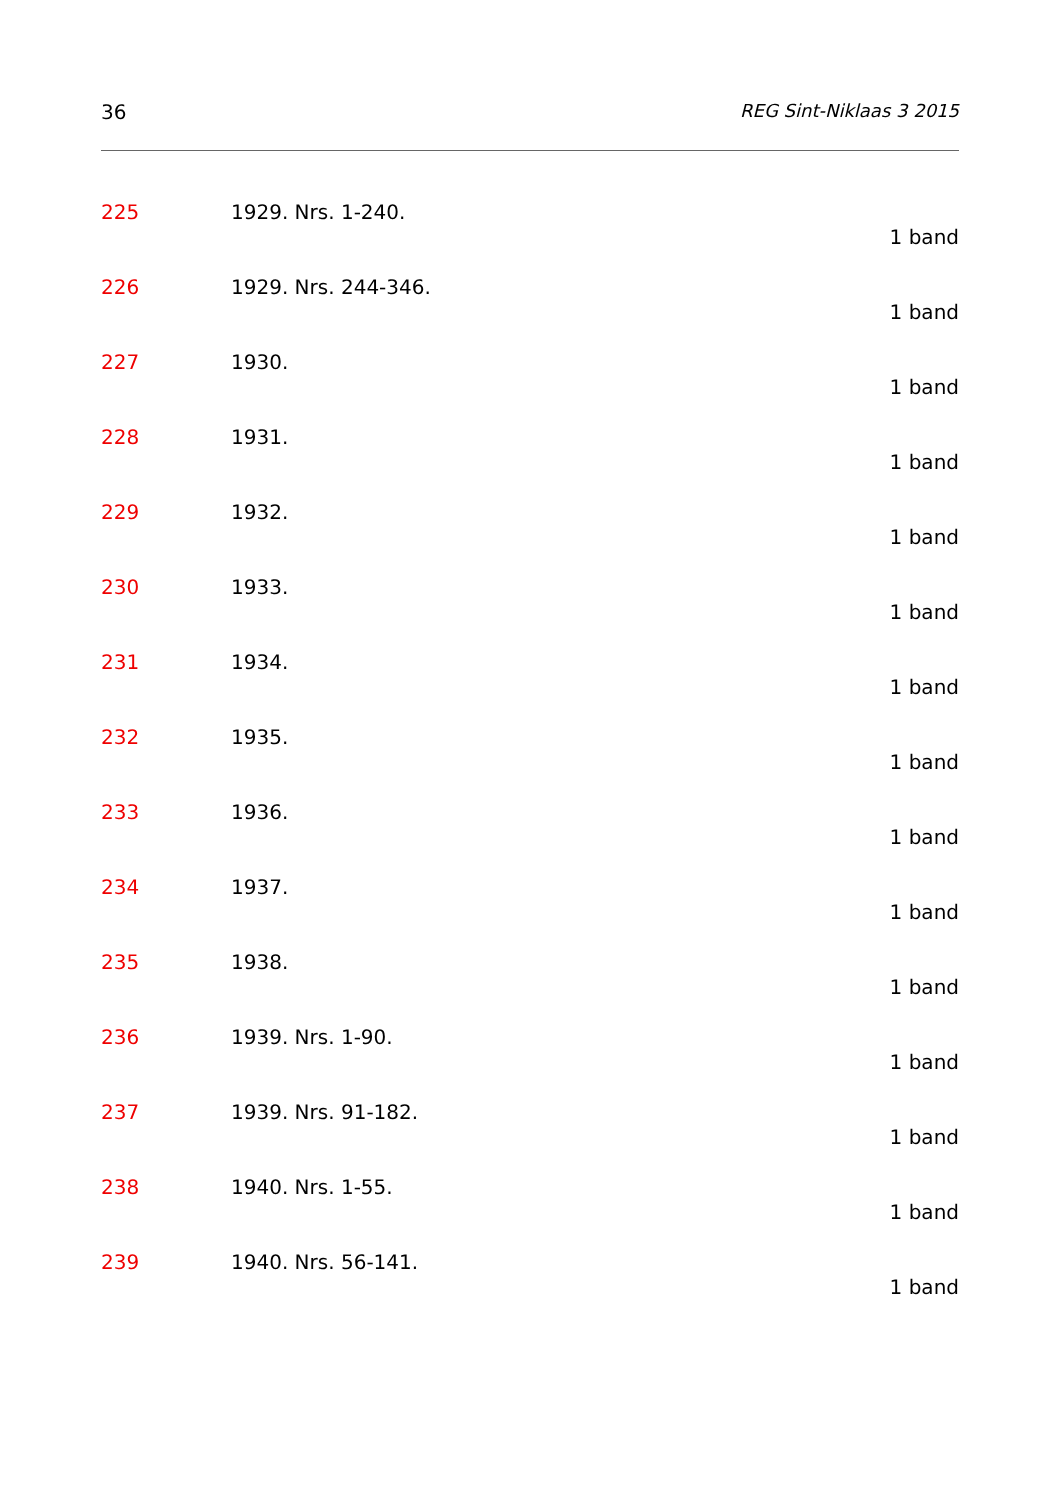36 REG Sint-Niklaas 3 2015
225 1929. Nrs. 1-240.
1 band
226 1929. Nrs. 244-346.
1 band
227 1930.
1 band
228 1931.
1 band
229 1932.
1 band
230 1933.
1 band
231 1934.
1 band
232 1935.
1 band
233 1936.
1 band
234 1937.
1 band
235 1938.
1 band
236 1939. Nrs. 1-90.
1 band
237 1939. Nrs. 91-182.
1 band
238 1940. Nrs. 1-55.
1 band
239 1940. Nrs. 56-141.
1 band